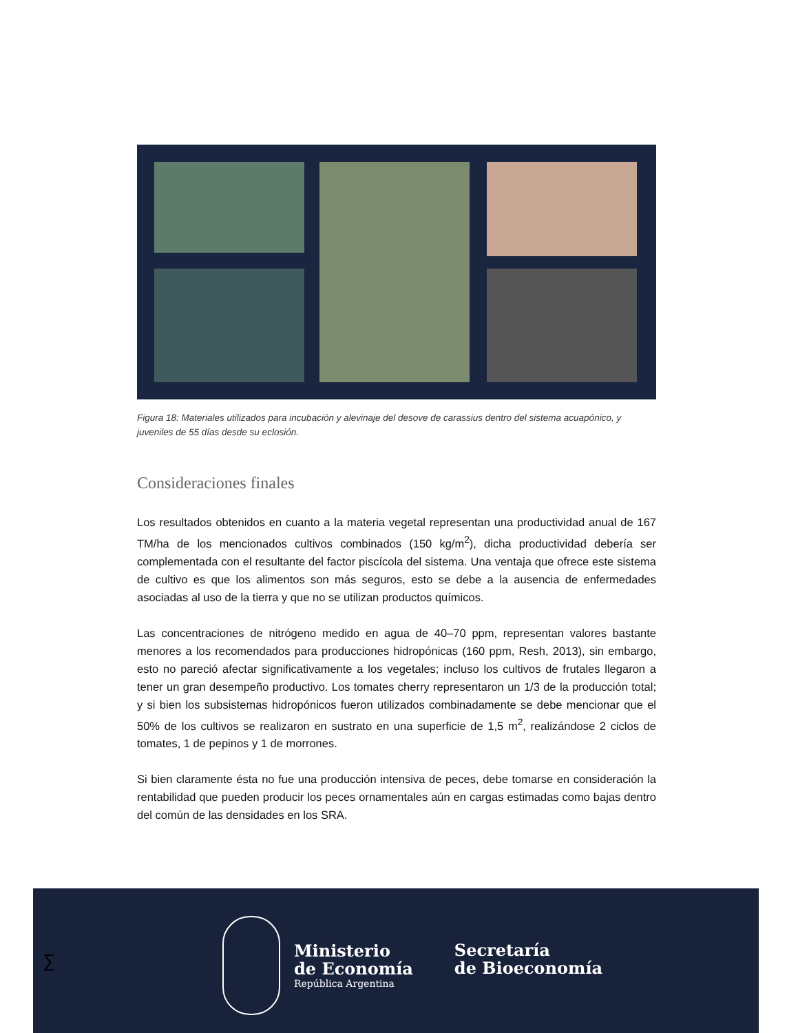Figura 18: Materiales utilizados para incubación y alevinaje del desove de carassius dentro del sistema acuapónico, y juveniles de 55 días desde su eclosión.
Consideraciones finales
Los resultados obtenidos en cuanto a la materia vegetal representan una productividad anual de 167 TM/ha de los mencionados cultivos combinados (150 kg/m<sup>2</sup>), dicha productividad debería ser complementada con el resultante del factor piscícola del sistema. Una ventaja que ofrece este sistema de cultivo es que los alimentos son más seguros, esto se debe a la ausencia de enfermedades asociadas al uso de la tierra y que no se utilizan productos químicos.
Las concentraciones de nitrógeno medido en agua de 40–70 ppm, representan valores bastante menores a los recomendados para producciones hidropónicas (160 ppm, Resh, 2013), sin embargo, esto no pareció afectar significativamente a los vegetales; incluso los cultivos de frutales llegaron a tener un gran desempeño productivo. Los tomates cherry representaron un 1/3 de la producción total; y si bien los subsistemas hidropónicos fueron utilizados combinadamente se debe mencionar que el 50% de los cultivos se realizaron en sustrato en una superficie de 1,5 m<sup>2</sup>, realizándose 2 ciclos de tomates, 1 de pepinos y 1 de morrones.
Si bien claramente ésta no fue una producción intensiva de peces, debe tomarse en consideración la rentabilidad que pueden producir los peces ornamentales aún en cargas estimadas como bajas dentro del común de las densidades en los SRA.
∑
Ministerio
de Economía
República Argentina
Secretaría
de Bioeconomía